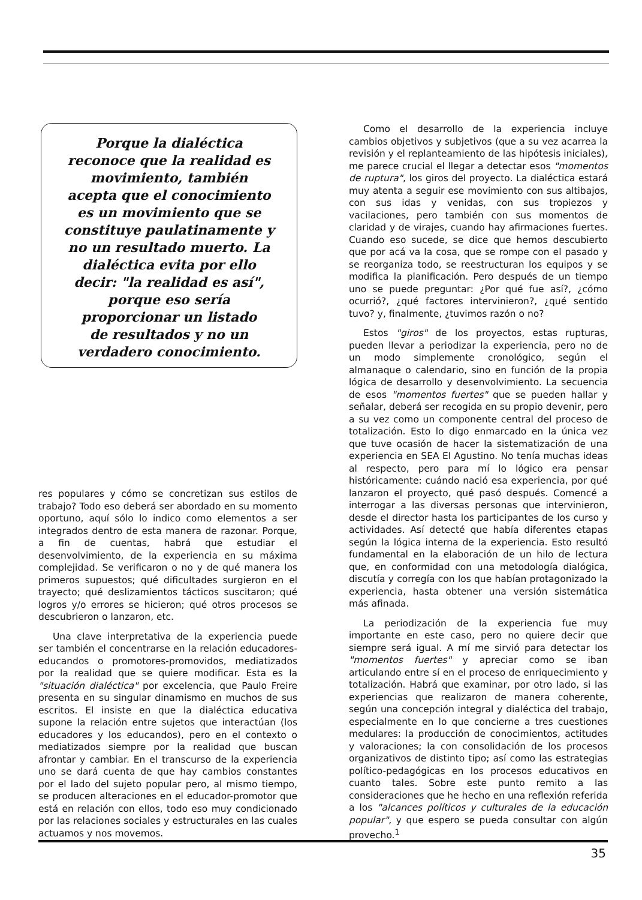Porque la dialéctica
reconoce que la realidad es
movimiento, también
acepta que el conocimiento
es un movimiento que se
constituye paulatinamente y
no un resultado muerto. La
dialéctica evita por ello
decir: "la realidad es así",
porque eso sería
proporcionar un listado
de resultados y no un
verdadero conocimiento.
res populares y cómo se concretizan sus estilos de trabajo? Todo eso deberá ser abordado en su momento oportuno, aquí sólo lo indico como elementos a ser integrados dentro de esta manera de razonar. Porque, a fin de cuentas, habrá que estudiar el desenvolvimiento, de la experiencia en su máxima complejidad. Se verificaron o no y de qué manera los primeros supuestos; qué dificultades surgieron en el trayecto; qué deslizamientos tácticos suscitaron; qué logros y/o errores se hicieron; qué otros procesos se descubrieron o lanzaron, etc.
Una clave interpretativa de la experiencia puede ser también el concentrarse en la relación educadores-educandos o promotores-promovidos, mediatizados por la realidad que se quiere modificar. Esta es la "situación dialéctica" por excelencia, que Paulo Freire presenta en su singular dinamismo en muchos de sus escritos. El insiste en que la dialéctica educativa supone la relación entre sujetos que interactúan (los educadores y los educandos), pero en el contexto o mediatizados siempre por la realidad que buscan afrontar y cambiar. En el transcurso de la experiencia uno se dará cuenta de que hay cambios constantes por el lado del sujeto popular pero, al mismo tiempo, se producen alteraciones en el educador-promotor que está en relación con ellos, todo eso muy condicionado por las relaciones sociales y estructurales en las cuales actuamos y nos movemos.
Como el desarrollo de la experiencia incluye cambios objetivos y subjetivos (que a su vez acarrea la revisión y el replanteamiento de las hipótesis iniciales), me parece crucial el llegar a detectar esos "momentos de ruptura", los giros del proyecto. La dialéctica estará muy atenta a seguir ese movimiento con sus altibajos, con sus idas y venidas, con sus tropiezos y vacilaciones, pero también con sus momentos de claridad y de virajes, cuando hay afirmaciones fuertes. Cuando eso sucede, se dice que hemos descubierto que por acá va la cosa, que se rompe con el pasado y se reorganiza todo, se reestructuran los equipos y se modifica la planificación. Pero después de un tiempo uno se puede preguntar: ¿Por qué fue así?, ¿cómo ocurrió?, ¿qué factores intervinieron?, ¿qué sentido tuvo? y, finalmente, ¿tuvimos razón o no?
Estos "giros" de los proyectos, estas rupturas, pueden llevar a periodizar la experiencia, pero no de un modo simplemente cronológico, según el almanaque o calendario, sino en función de la propia lógica de desarrollo y desenvolvimiento. La secuencia de esos "momentos fuertes" que se pueden hallar y señalar, deberá ser recogida en su propio devenir, pero a su vez como un componente central del proceso de totalización. Esto lo digo enmarcado en la única vez que tuve ocasión de hacer la sistematización de una experiencia en SEA El Agustino. No tenía muchas ideas al respecto, pero para mí lo lógico era pensar históricamente: cuándo nació esa experiencia, por qué lanzaron el proyecto, qué pasó después. Comencé a interrogar a las diversas personas que intervinieron, desde el director hasta los participantes de los curso y actividades. Así detecté que había diferentes etapas según la lógica interna de la experiencia. Esto resultó fundamental en la elaboración de un hilo de lectura que, en conformidad con una metodología dialógica, discutía y corregía con los que habían protagonizado la experiencia, hasta obtener una versión sistemática más afinada.
La periodización de la experiencia fue muy importante en este caso, pero no quiere decir que siempre será igual. A mí me sirvió para detectar los "momentos fuertes" y apreciar como se iban articulando entre sí en el proceso de enriquecimiento y totalización. Habrá que examinar, por otro lado, si las experiencias que realizaron de manera coherente, según una concepción integral y dialéctica del trabajo, especialmente en lo que concierne a tres cuestiones medulares: la producción de conocimientos, actitudes y valoraciones; la con consolidación de los procesos organizativos de distinto tipo; así como las estrategias político-pedagógicas en los procesos educativos en cuanto tales. Sobre este punto remito a las consideraciones que he hecho en una reflexión referida a los "alcances políticos y culturales de la educación popular", y que espero se pueda consultar con algún provecho.<sup>1</sup>
35